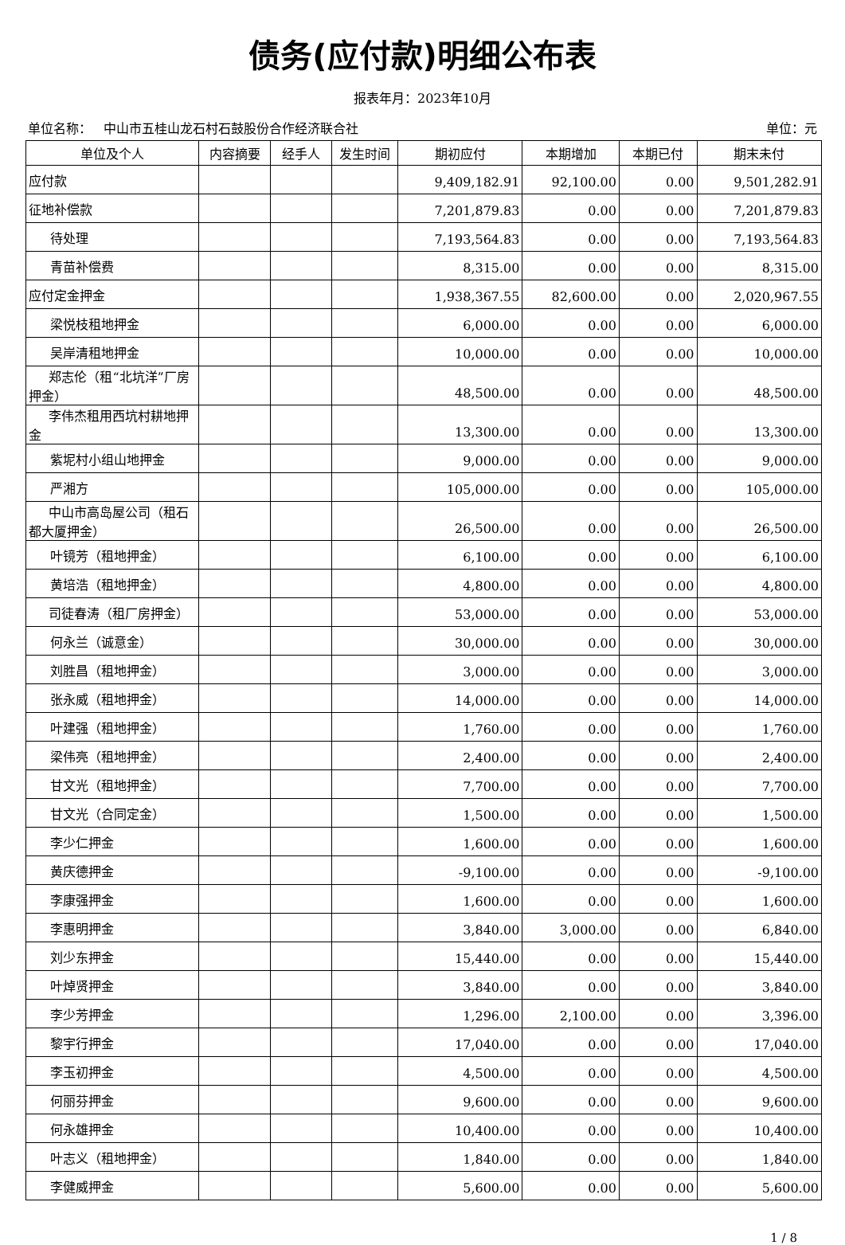债务(应付款)明细公布表
报表年月：2023年10月
单位名称： 中山市五桂山龙石村石鼓股份合作经济联合社 单位：元
| 单位及个人 | 内容摘要 | 经手人 | 发生时间 | 期初应付 | 本期增加 | 本期已付 | 期末未付 |
| --- | --- | --- | --- | --- | --- | --- | --- |
| 应付款 | | | | 9,409,182.91 | 92,100.00 | 0.00 | 9,501,282.91 |
| 征地补偿款 | | | | 7,201,879.83 | 0.00 | 0.00 | 7,201,879.83 |
| 待处理 | | | | 7,193,564.83 | 0.00 | 0.00 | 7,193,564.83 |
| 青苗补偿费 | | | | 8,315.00 | 0.00 | 0.00 | 8,315.00 |
| 应付定金押金 | | | | 1,938,367.55 | 82,600.00 | 0.00 | 2,020,967.55 |
| 梁悦枝租地押金 | | | | 6,000.00 | 0.00 | 0.00 | 6,000.00 |
| 吴岸清租地押金 | | | | 10,000.00 | 0.00 | 0.00 | 10,000.00 |
| 郑志伦（租“北坑洋”厂房押金） | | | | 48,500.00 | 0.00 | 0.00 | 48,500.00 |
| 李伟杰租用西坑村耕地押金 | | | | 13,300.00 | 0.00 | 0.00 | 13,300.00 |
| 紫坭村小组山地押金 | | | | 9,000.00 | 0.00 | 0.00 | 9,000.00 |
| 严湘方 | | | | 105,000.00 | 0.00 | 0.00 | 105,000.00 |
| 中山市高岛屋公司（租石都大厦押金） | | | | 26,500.00 | 0.00 | 0.00 | 26,500.00 |
| 叶镜芳（租地押金） | | | | 6,100.00 | 0.00 | 0.00 | 6,100.00 |
| 黄培浩（租地押金） | | | | 4,800.00 | 0.00 | 0.00 | 4,800.00 |
| 司徒春涛（租厂房押金） | | | | 53,000.00 | 0.00 | 0.00 | 53,000.00 |
| 何永兰（诚意金） | | | | 30,000.00 | 0.00 | 0.00 | 30,000.00 |
| 刘胜昌（租地押金） | | | | 3,000.00 | 0.00 | 0.00 | 3,000.00 |
| 张永威（租地押金） | | | | 14,000.00 | 0.00 | 0.00 | 14,000.00 |
| 叶建强（租地押金） | | | | 1,760.00 | 0.00 | 0.00 | 1,760.00 |
| 梁伟亮（租地押金） | | | | 2,400.00 | 0.00 | 0.00 | 2,400.00 |
| 甘文光（租地押金） | | | | 7,700.00 | 0.00 | 0.00 | 7,700.00 |
| 甘文光（合同定金） | | | | 1,500.00 | 0.00 | 0.00 | 1,500.00 |
| 李少仁押金 | | | | 1,600.00 | 0.00 | 0.00 | 1,600.00 |
| 黄庆德押金 | | | | -9,100.00 | 0.00 | 0.00 | -9,100.00 |
| 李康强押金 | | | | 1,600.00 | 0.00 | 0.00 | 1,600.00 |
| 李惠明押金 | | | | 3,840.00 | 3,000.00 | 0.00 | 6,840.00 |
| 刘少东押金 | | | | 15,440.00 | 0.00 | 0.00 | 15,440.00 |
| 叶焯贤押金 | | | | 3,840.00 | 0.00 | 0.00 | 3,840.00 |
| 李少芳押金 | | | | 1,296.00 | 2,100.00 | 0.00 | 3,396.00 |
| 黎宇行押金 | | | | 17,040.00 | 0.00 | 0.00 | 17,040.00 |
| 李玉初押金 | | | | 4,500.00 | 0.00 | 0.00 | 4,500.00 |
| 何丽芬押金 | | | | 9,600.00 | 0.00 | 0.00 | 9,600.00 |
| 何永雄押金 | | | | 10,400.00 | 0.00 | 0.00 | 10,400.00 |
| 叶志义（租地押金） | | | | 1,840.00 | 0.00 | 0.00 | 1,840.00 |
| 李健威押金 | | | | 5,600.00 | 0.00 | 0.00 | 5,600.00 |
1 / 8